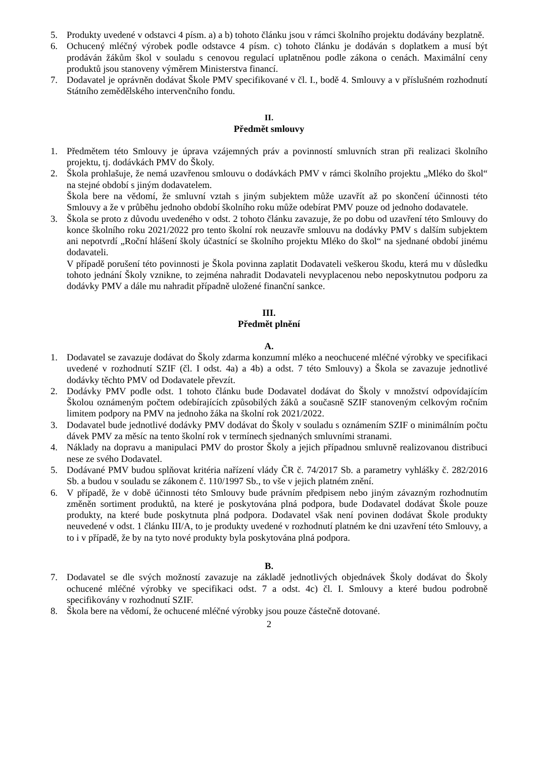5. Produkty uvedené v odstavci 4 písm. a) a b) tohoto článku jsou v rámci školního projektu dodávány bezplatně.
6. Ochucený mléčný výrobek podle odstavce 4 písm. c) tohoto článku je dodáván s doplatkem a musí být prodáván žákům škol v souladu s cenovou regulací uplatněnou podle zákona o cenách. Maximální ceny produktů jsou stanoveny výměrem Ministerstva financí.
7. Dodavatel je oprávněn dodávat Škole PMV specifikované v čl. I., bodě 4. Smlouvy a v příslušném rozhodnutí Státního zemědělského intervenčního fondu.
II.
Předmět smlouvy
1. Předmětem této Smlouvy je úprava vzájemných práv a povinností smluvních stran při realizaci školního projektu, tj. dodávkách PMV do Školy.
2. Škola prohlašuje, že nemá uzavřenou smlouvu o dodávkách PMV v rámci školního projektu „Mléko do škol“ na stejné období s jiným dodavatelem.
Škola bere na vědomí, že smluvní vztah s jiným subjektem může uzavřít až po skončení účinnosti této Smlouvy a že v průběhu jednoho období školního roku může odebírat PMV pouze od jednoho dodavatele.
3. Škola se proto z důvodu uvedeného v odst. 2 tohoto článku zavazuje, že po dobu od uzavření této Smlouvy do konce školního roku 2021/2022 pro tento školní rok neuzavře smlouvu na dodávky PMV s dalším subjektem ani nepotvrdí „Roční hlášení školy účastnící se školního projektu Mléko do škol“ na sjednané období jinému dodavateli.
V případě porušení této povinnosti je Škola povinna zaplatit Dodavateli veškerou škodu, která mu v důsledku tohoto jednání Školy vznikne, to zejména nahradit Dodavateli nevyplacenou nebo neposkytnutou podporu za dodávky PMV a dále mu nahradit případně uložené finanční sankce.
III.
Předmět plnění
A.
1. Dodavatel se zavazuje dodávat do Školy zdarma konzumní mléko a neochucené mléčné výrobky ve specifikaci uvedené v rozhodnutí SZIF (čl. I odst. 4a) a 4b) a odst. 7 této Smlouvy) a Škola se zavazuje jednotlivé dodávky těchto PMV od Dodavatele převzít.
2. Dodávky PMV podle odst. 1 tohoto článku bude Dodavatel dodávat do Školy v množství odpovídajícím Školou oznámeným počtem odebírajících způsobilých žáků a současně SZIF stanoveným celkovým ročním limitem podpory na PMV na jednoho žáka na školní rok 2021/2022.
3. Dodavatel bude jednotlivé dodávky PMV dodávat do Školy v souladu s oznámením SZIF o minimálním počtu dávek PMV za měsíc na tento školní rok v termínech sjednaných smluvními stranami.
4. Náklady na dopravu a manipulaci PMV do prostor Školy a jejich případnou smluvně realizovanou distribuci nese ze svého Dodavatel.
5. Dodávané PMV budou splňovat kritéria nařízení vlády ČR č. 74/2017 Sb. a parametry vyhlášky č. 282/2016 Sb. a budou v souladu se zákonem č. 110/1997 Sb., to vše v jejich platném znění.
6. V případě, že v době účinnosti této Smlouvy bude právním předpisem nebo jiným závazným rozhodnutím změněn sortiment produktů, na které je poskytována plná podpora, bude Dodavatel dodávat Škole pouze produkty, na které bude poskytnuta plná podpora. Dodavatel však není povinen dodávat Škole produkty neuvedené v odst. 1 článku III/A, to je produkty uvedené v rozhodnutí platném ke dni uzavření této Smlouvy, a to i v případě, že by na tyto nové produkty byla poskytována plná podpora.
B.
7. Dodavatel se dle svých možností zavazuje na základě jednotlivých objednávek Školy dodávat do Školy ochucené mléčné výrobky ve specifikaci odst. 7 a odst. 4c) čl. I. Smlouvy a které budou podrobně specifikovány v rozhodnutí SZIF.
8. Škola bere na vědomí, že ochucené mléčné výrobky jsou pouze částečně dotované.
2